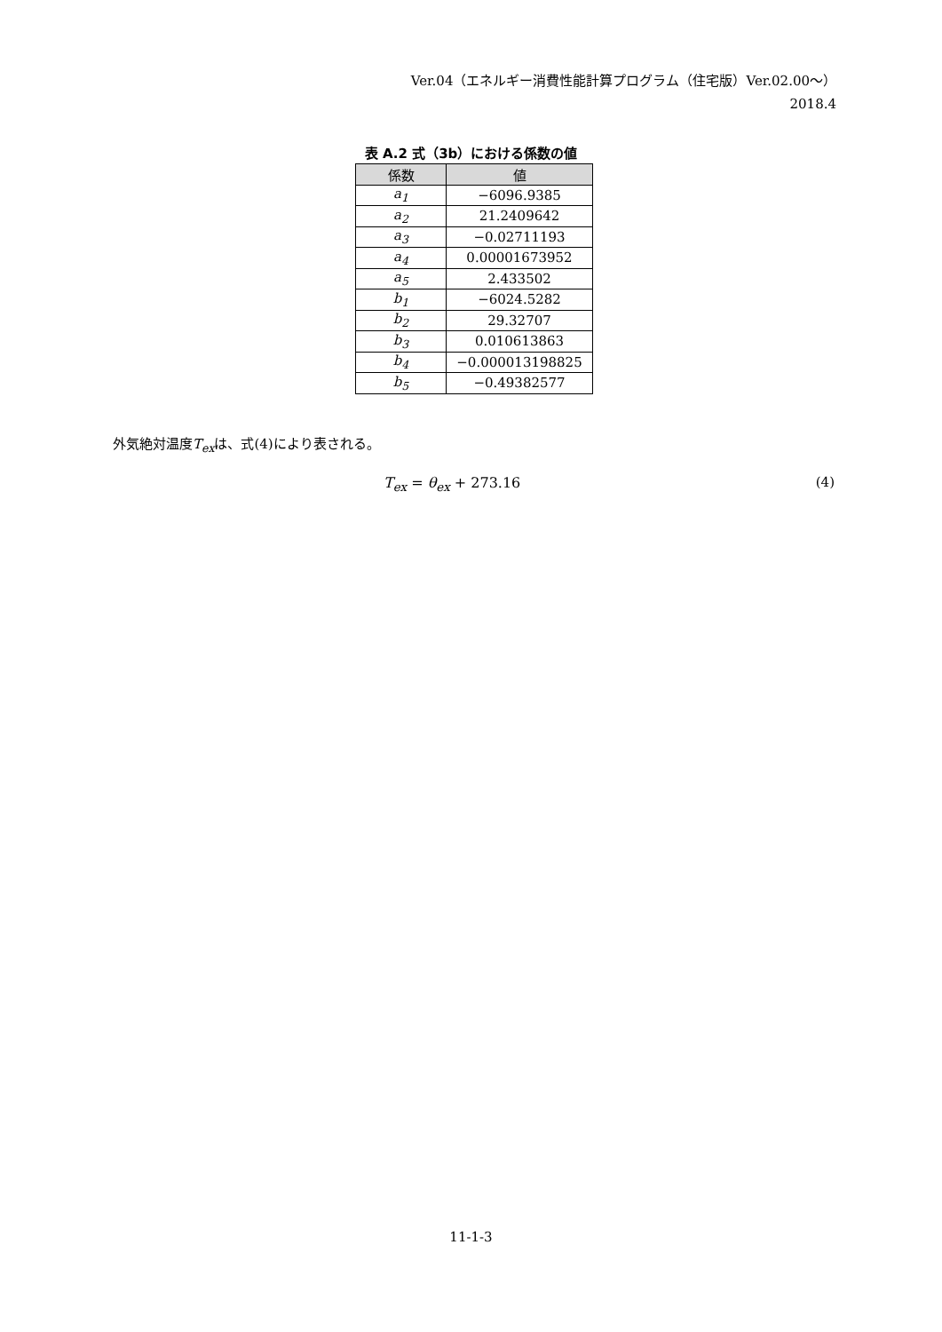Ver.04（エネルギー消費性能計算プログラム（住宅版）Ver.02.00～）
2018.4
表 A.2 式（3b）における係数の値
| 係数 | 値 |
| --- | --- |
| a<sub>1</sub> | −6096.9385 |
| a<sub>2</sub> | 21.2409642 |
| a<sub>3</sub> | −0.02711193 |
| a<sub>4</sub> | 0.00001673952 |
| a<sub>5</sub> | 2.433502 |
| b<sub>1</sub> | −6024.5282 |
| b<sub>2</sub> | 29.32707 |
| b<sub>3</sub> | 0.010613863 |
| b<sub>4</sub> | −0.000013198825 |
| b<sub>5</sub> | −0.49382577 |
外気絶対温度T<sub>ex</sub>は、式(4)により表される。
T<sub>ex</sub> = θ<sub>ex</sub> + 273.16 (4)
11-1-3